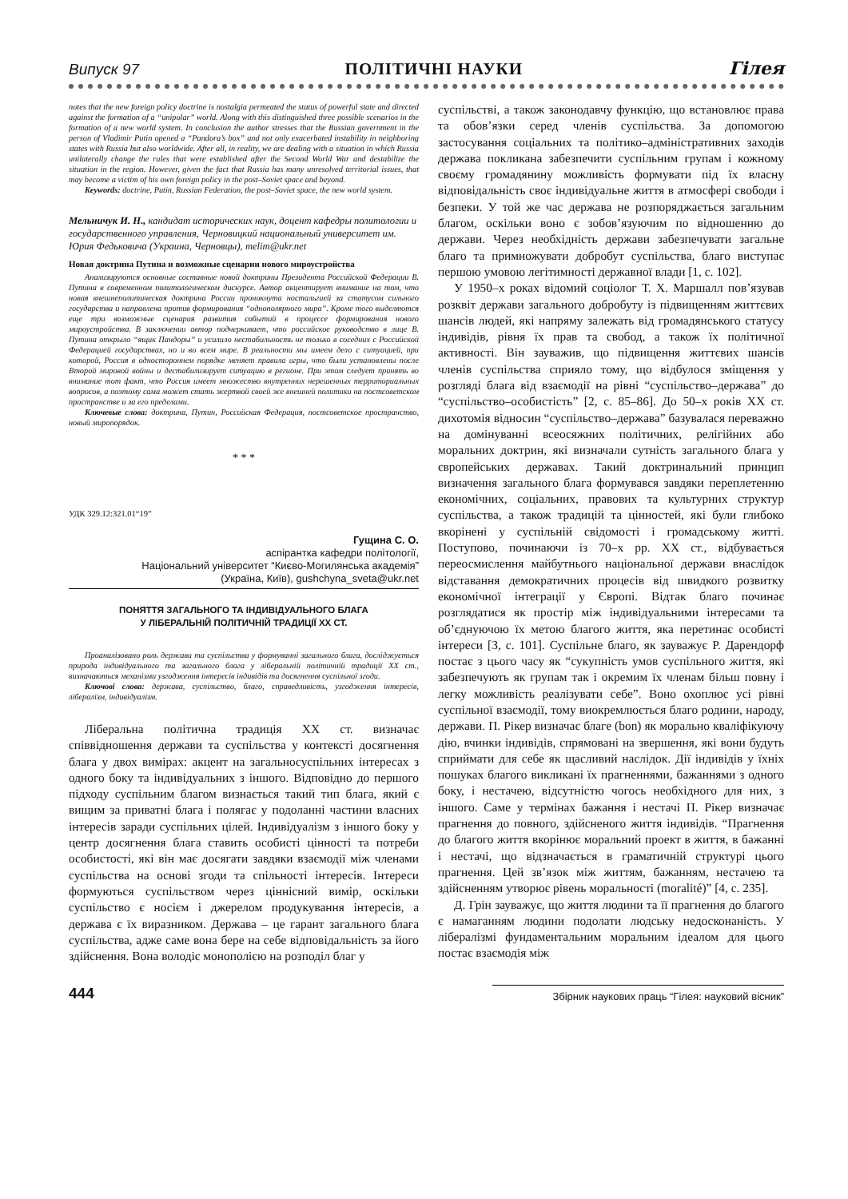Випуск 97 ПОЛІТИЧНІ НАУКИ Гілея
notes that the new foreign policy doctrine is nostalgia permeated the status of powerful state and directed against the formation of a “unipolar” world. Along with this distinguished three possible scenarios in the formation of a new world system. In conclusion the author stresses that the Russian government in the person of Vladimir Putin opened a “Pandora’s box” and not only exacerbated instability in neighboring states with Russia but also worldwide. After all, in reality, we are dealing with a situation in which Russia unilaterally change the rules that were established after the Second World War and destabilize the situation in the region. However, given the fact that Russia has many unresolved territorial issues, that may become a victim of his own foreign policy in the post–Soviet space and beyond.
Keywords: doctrine, Putin, Russian Federation, the post–Soviet space, the new world system.
Мельничук И. Н., кандидат исторических наук, доцент кафедры политологии и государственного управления, Черновицкий национальный университет им. Юрия Федьковича (Украина, Черновцы), melim@ukr.net
Новая доктрина Путина и возможные сценарии нового мироустройства
Анализируются основные составные новой доктрины Президента Российской Федерации В. Путина в современном политологическом дискурсе. Автор акцентирует внимание на том, что новая внешнеполитическая доктрина России проникнута ностальгией за статусом сильного государства и направлена против формирования “однополярного мира”. Кроме того выделяются еще три возможные сценария развития событий в процессе формирования нового мироустройства. В заключении автор подчеркивает, что российское руководство в лице В. Путина открыло “ящик Пандоры” и усилило нестабильность не только в соседних с Российской Федерацией государствах, но и во всем мире. В реальности мы имеем дело с ситуацией, при которой, Россия в одностороннем порядке меняет правила игры, что были установлены после Второй мировой войны и дестабилизирует ситуацию в регионе. При этом следует принять во внимание тот факт, что Россия имеет множество внутренних нерешенных территориальных вопросов, а поэтому сама может стать жертвой своей же внешней политики на постсоветском пространстве и за его пределами.
Ключевые слова: доктрина, Путин, Российская Федерация, постсоветское пространство, новый миропорядок.
* * *
УДК 329.12:321.01“19”
Гущина С. О.
аспірантка кафедри політології,
Національний університет “Києво-Могилянська академія”
(Україна, Київ), gushchyna_sveta@ukr.net
ПОНЯТТЯ ЗАГАЛЬНОГО ТА ІНДИВІДУАЛЬНОГО БЛАГА
У ЛІБЕРАЛЬНІЙ ПОЛІТИЧНІЙ ТРАДИЦІЇ XX СТ.
Проаналізовано роль держави та суспільства у формуванні загального блага, досліджується природа індивідуального та загального блага у ліберальній політичній традиції XX ст., визначаються механізми узгодження інтересів індивідів та досягнення суспільної згоди.
Ключові слова: держава, суспільство, благо, справедливість, узгодження інтересів, лібералізм, індивідуалізм.
Ліберальна політична традиція XX ст. визначає співвідношення держави та суспільства у контексті досягнення блага у двох вимірах: акцент на загальносуспільних інтересах з одного боку та індивідуальних з іншого. Відповідно до першого підходу суспільним благом визнається такий тип блага, який є вищим за приватні блага і полягає у подоланні частини власних інтересів заради суспільних цілей. Індивідуалізм з іншого боку у центр досягнення блага ставить особисті цінності та потреби особистості, які він має досягати завдяки взаємодії між членами суспільства на основі згоди та спільності інтересів. Інтереси формуються суспільством через ціннісний вимір, оскільки суспільство є носієм і джерелом продукування інтересів, а держава є їх виразником. Держава – це гарант загального блага суспільства, адже саме вона бере на себе відповідальність за його здійснення. Вона володіє монополією на розподіл благ у
суспільстві, а також законодавчу функцію, що встановлює права та обов’язки серед членів суспільства. За допомогою застосування соціальних та політико–адміністративних заходів держава покликана забезпечити суспільним групам і кожному своєму громадянину можливість формувати під їх власну відповідальність своє індивідуальне життя в атмосфері свободи і безпеки. У той же час держава не розпоряджається загальним благом, оскільки воно є зобов’язуючим по відношенню до держави. Через необхідність держави забезпечувати загальне благо та примножувати добробут суспільства, благо виступає першою умовою легітимності державної влади [1, с. 102].
У 1950–х роках відомий соціолог Т. Х. Маршалл пов’язував розквіт держави загального добробуту із підвищенням життєвих шансів людей, які напряму залежать від громадянського статусу індивідів, рівня їх прав та свобод, а також їх політичної активності. Він зауважив, що підвищення життєвих шансів членів суспільства сприяло тому, що відбулося зміщення у розгляді блага від взаємодії на рівні “суспільство–держава” до “суспільство–особистість” [2, с. 85–86]. До 50–х років XX ст. дихотомія відносин “суспільство–держава” базувалася переважно на домінуванні всеосяжних політичних, релігійних або моральних доктрин, які визначали сутність загального блага у європейських державах. Такий доктринальний принцип визначення загального блага формувався завдяки переплетенню економічних, соціальних, правових та культурних структур суспільства, а також традицій та цінностей, які були глибоко вкорінені у суспільній свідомості і громадському житті. Поступово, починаючи із 70–х рр. XX ст., відбувається переосмислення майбутнього національної держави внаслідок відставання демократичних процесів від швидкого розвитку економічної інтеграції у Європі. Відтак благо починає розглядатися як простір між індивідуальними інтересами та об’єднуючою їх метою благого життя, яка перетинає особисті інтереси [3, с. 101]. Суспільне благо, як зауважує Р. Дарендорф постає з цього часу як “сукупність умов суспільного життя, які забезпечують як групам так і окремим їх членам більш повну і легку можливість реалізувати себе”. Воно охоплює усі рівні суспільної взаємодії, тому виокремлюється благо родини, народу, держави. П. Рікер визначає благе (bon) як морально кваліфікуючу дію, вчинки індивідів, спрямовані на звершення, які вони будуть сприймати для себе як щасливий наслідок. Дії індивідів у їхніх пошуках благого викликані їх прагненнями, бажаннями з одного боку, і нестачею, відсутністю чогось необхідного для них, з іншого. Саме у термінах бажання і нестачі П. Рікер визначає прагнення до повного, здійсненого життя індивідів. “Прагнення до благого життя вкорінює моральний проект в життя, в бажанні і нестачі, що відзначається в граматичній структурі цього прагнення. Цей зв’язок між життям, бажанням, нестачею та здійсненням утворює рівень моральності (moralité)” [4, с. 235].
Д. Грін зауважує, що життя людини та її прагнення до благого є намаганням людини подолати людську недосконаність. У лібералізмі фундаментальним моральним ідеалом для цього постає взаємодія між
444 Збірник наукових праць “Гілея: науковий вісник”